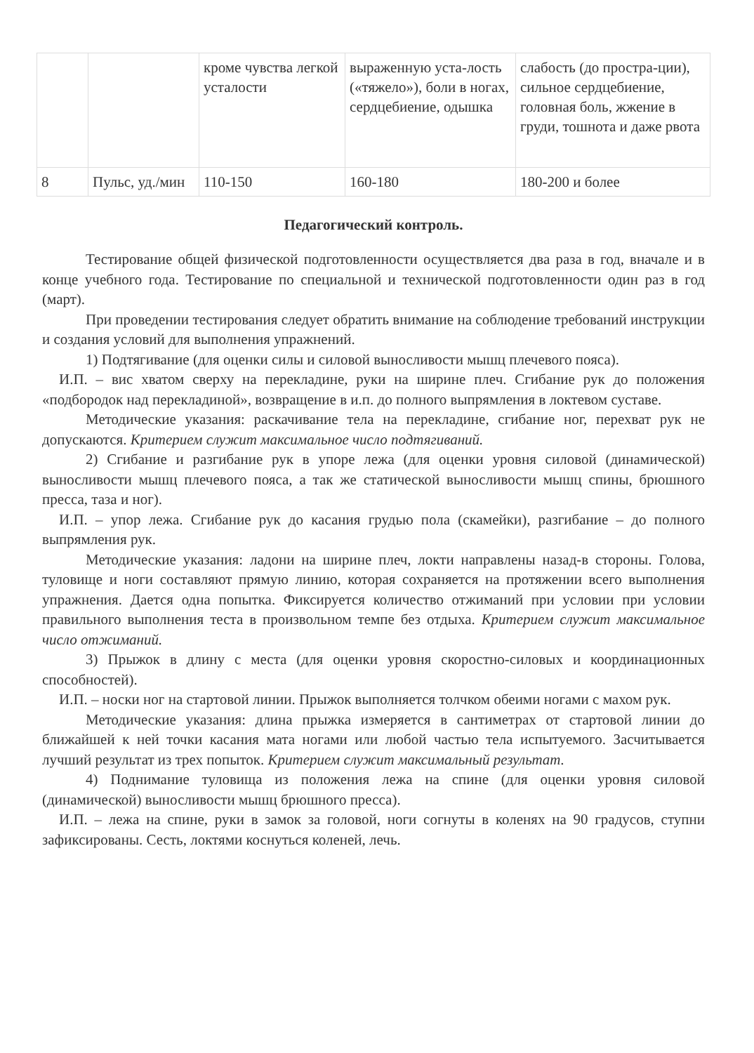| | | кроме чувства легкой усталости | выраженную уста-лость («тяжело»), боли в ногах, сердцебиение, одышка | слабость (до простра-ции), сильное сердцебиение, головная боль, жжение в груди, тошнота и даже рвота |
| 8 | Пульс, уд./мин | 110-150 | 160-180 | 180-200 и более |
Педагогический контроль.
Тестирование общей физической подготовленности осуществляется два раза в год, вначале и в конце учебного года. Тестирование по специальной и технической подготовленности один раз в год (март).
При проведении тестирования следует обратить внимание на соблюдение требований инструкции и создания условий для выполнения упражнений.
1) Подтягивание (для оценки силы и силовой выносливости мышц плечевого пояса).
И.П. – вис хватом сверху на перекладине, руки на ширине плеч. Сгибание рук до положения «подбородок над перекладиной», возвращение в и.п. до полного выпрямления в локтевом суставе.
Методические указания: раскачивание тела на перекладине, сгибание ног, перехват рук не допускаются. Критерием служит максимальное число подтягиваний.
2) Сгибание и разгибание рук в упоре лежа (для оценки уровня силовой (динамической) выносливости мышц плечевого пояса, а так же статической выносливости мышц спины, брюшного пресса, таза и ног).
И.П. – упор лежа. Сгибание рук до касания грудью пола (скамейки), разгибание – до полного выпрямления рук.
Методические указания: ладони на ширине плеч, локти направлены назад-в стороны. Голова, туловище и ноги составляют прямую линию, которая сохраняется на протяжении всего выполнения упражнения. Дается одна попытка. Фиксируется количество отжиманий при условии при условии правильного выполнения теста в произвольном темпе без отдыха. Критерием служит максимальное число отжиманий.
3) Прыжок в длину с места (для оценки уровня скоростно-силовых и координационных способностей).
И.П. – носки ног на стартовой линии. Прыжок выполняется толчком обеими ногами с махом рук.
Методические указания: длина прыжка измеряется в сантиметрах от стартовой линии до ближайшей к ней точки касания мата ногами или любой частью тела испытуемого. Засчитывается лучший результат из трех попыток. Критерием служит максимальный результат.
4) Поднимание туловища из положения лежа на спине (для оценки уровня силовой (динамической) выносливости мышц брюшного пресса).
И.П. – лежа на спине, руки в замок за головой, ноги согнуты в коленях на 90 градусов, ступни зафиксированы. Сесть, локтями коснуться коленей, лечь.